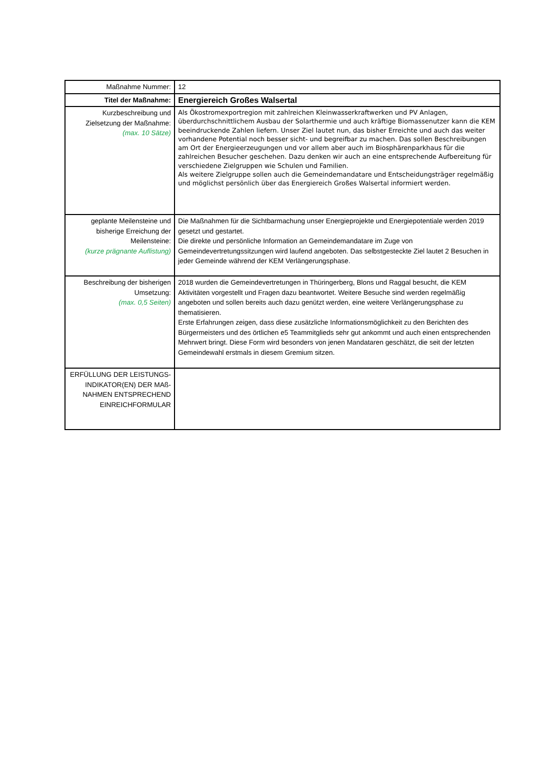| Maßnahme Nummer: | 12 |
| Titel der Maßnahme: | Energiereich Großes Walsertal |
| Kurzbeschreibung und Zielsetzung der Maßnahme: (max. 10 Sätze) | Als Ökostromexportregion mit zahlreichen Kleinwasserkraftwerken und PV Anlagen, überdurchschnittlichem Ausbau der Solarthermie und auch kräftige Biomassenutzer kann die KEM beeindruckende Zahlen liefern. Unser Ziel lautet nun, das bisher Erreichte und auch das weiter vorhandene Potential noch besser sicht- und begreifbar zu machen. Das sollen Beschreibungen am Ort der Energieerzeugungen und vor allem aber auch im Biosphärenparkhaus für die zahlreichen Besucher geschehen. Dazu denken wir auch an eine entsprechende Aufbereitung für verschiedene Zielgruppen wie Schulen und Familien. Als weitere Zielgruppe sollen auch die Gemeindemandatare und Entscheidungsträger regelmäßig und möglichst persönlich über das Energiereich Großes Walsertal informiert werden. |
| geplante Meilensteine und bisherige Erreichung der Meilensteine: (kurze prägnante Auflistung) | Die Maßnahmen für die Sichtbarmachung unser Energieprojekte und Energiepotentiale werden 2019 gesetzt und gestartet. Die direkte und persönliche Information an Gemeindemandatare im Zuge von Gemeindevertretungssitzungen wird laufend angeboten. Das selbstgesteckte Ziel lautet 2 Besuchen in jeder Gemeinde während der KEM Verlängerungsphase. |
| Beschreibung der bisherigen Umsetzung: (max. 0,5 Seiten) | 2018 wurden die Gemeindevertretungen in Thüringerberg, Blons und Raggal besucht, die KEM Aktivitäten vorgestellt und Fragen dazu beantwortet. Weitere Besuche sind werden regelmäßig angeboten und sollen bereits auch dazu genützt werden, eine weitere Verlängerungsphase zu thematisieren. Erste Erfahrungen zeigen, dass diese zusätzliche Informationsmöglichkeit zu den Berichten des Bürgermeisters und des örtlichen e5 Teammitglieds sehr gut ankommt und auch einen entsprechenden Mehrwert bringt. Diese Form wird besonders von jenen Mandataren geschätzt, die seit der letzten Gemeindewahl erstmals in diesem Gremium sitzen. |
| ERFÜLLUNG DER LEISTUNGS-INDIKATOR(EN) DER MAß-NAHMEN ENTSPRECHEND EINREICHFORMULAR | |